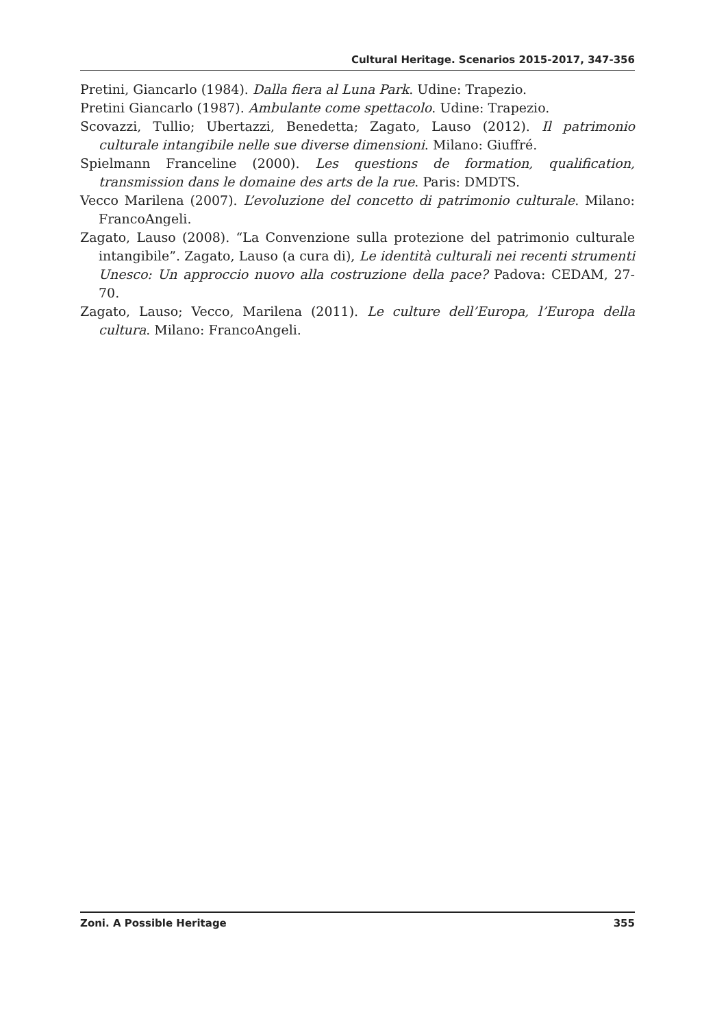Cultural Heritage. Scenarios 2015-2017, 347-356
Pretini, Giancarlo (1984). Dalla fiera al Luna Park. Udine: Trapezio.
Pretini Giancarlo (1987). Ambulante come spettacolo. Udine: Trapezio.
Scovazzi, Tullio; Ubertazzi, Benedetta; Zagato, Lauso (2012). Il patrimonio culturale intangibile nelle sue diverse dimensioni. Milano: Giuffré.
Spielmann Franceline (2000). Les questions de formation, qualification, transmission dans le domaine des arts de la rue. Paris: DMDTS.
Vecco Marilena (2007). L’evoluzione del concetto di patrimonio culturale. Milano: FrancoAngeli.
Zagato, Lauso (2008). “La Convenzione sulla protezione del patrimonio culturale intangibile”. Zagato, Lauso (a cura di), Le identità culturali nei recenti strumenti Unesco: Un approccio nuovo alla costruzione della pace? Padova: CEDAM, 27-70.
Zagato, Lauso; Vecco, Marilena (2011). Le culture dell’Europa, l’Europa della cultura. Milano: FrancoAngeli.
Zoni. A Possible Heritage 355